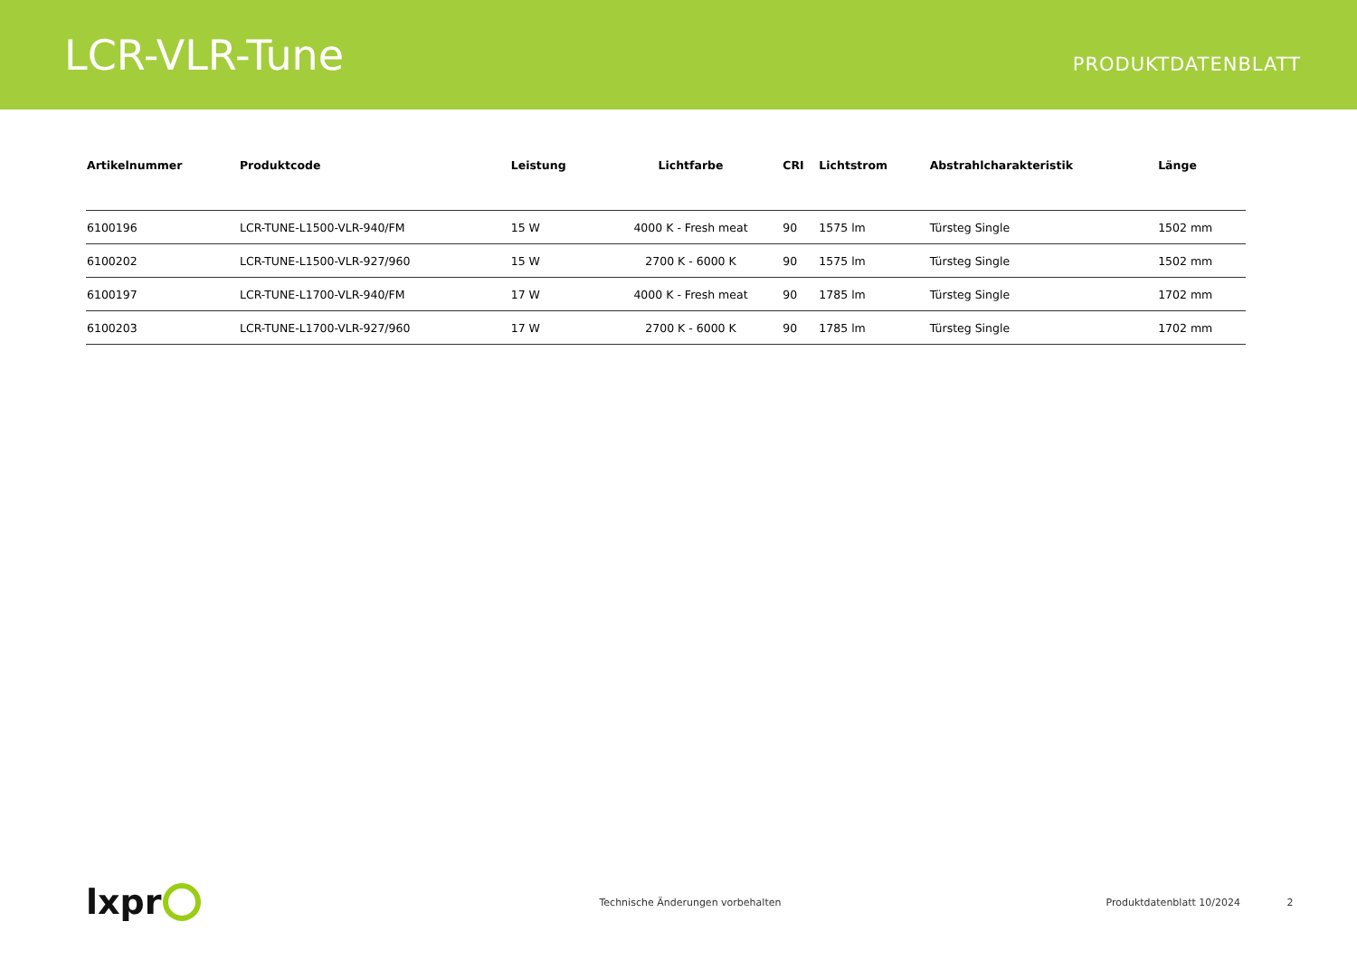LCR-VLR-Tune
PRODUKTDATENBLATT
| Artikelnummer | Produktcode | Leistung | Lichtfarbe | CRI | Lichtstrom | Abstrahlcharakteristik | Länge |
| --- | --- | --- | --- | --- | --- | --- | --- |
| 6100196 | LCR-TUNE-L1500-VLR-940/FM | 15 W | 4000 K - Fresh meat | 90 | 1575 lm | Türsteg Single | 1502 mm |
| 6100202 | LCR-TUNE-L1500-VLR-927/960 | 15 W | 2700 K - 6000 K | 90 | 1575 lm | Türsteg Single | 1502 mm |
| 6100197 | LCR-TUNE-L1700-VLR-940/FM | 17 W | 4000 K - Fresh meat | 90 | 1785 lm | Türsteg Single | 1702 mm |
| 6100203 | LCR-TUNE-L1700-VLR-927/960 | 17 W | 2700 K - 6000 K | 90 | 1785 lm | Türsteg Single | 1702 mm |
lxpr
Technische Änderungen vorbehalten Produktdatenblatt 10/2024 2